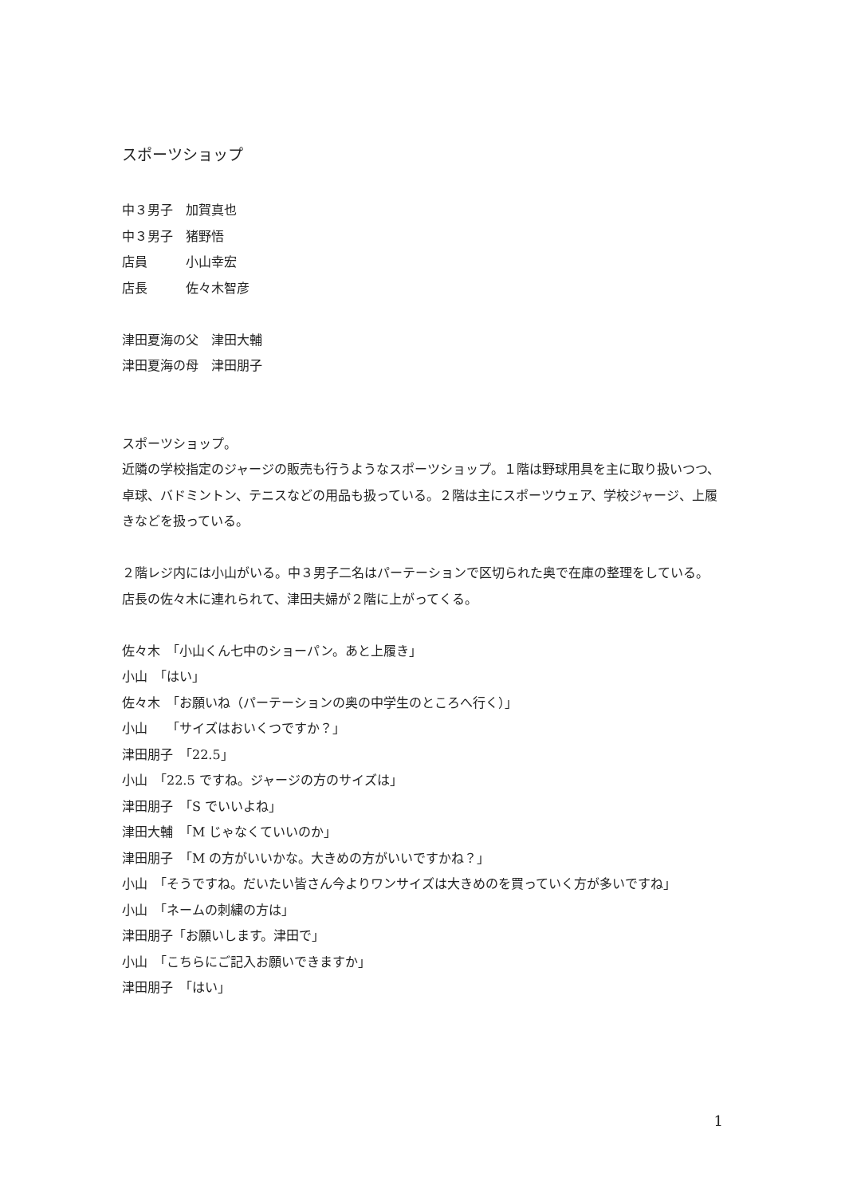スポーツショップ
中３男子　加賀真也
中３男子　猪野悟
店員　　　小山幸宏
店長　　　佐々木智彦
津田夏海の父　津田大輔
津田夏海の母　津田朋子
スポーツショップ。
近隣の学校指定のジャージの販売も行うようなスポーツショップ。１階は野球用具を主に取り扱いつつ、卓球、バドミントン、テニスなどの用品も扱っている。２階は主にスポーツウェア、学校ジャージ、上履きなどを扱っている。
２階レジ内には小山がいる。中３男子二名はパーテーションで区切られた奥で在庫の整理をしている。
店長の佐々木に連れられて、津田夫婦が２階に上がってくる。
佐々木　「小山くん七中のショーパン。あと上履き」
小山　「はい」
佐々木　「お願いね（パーテーションの奥の中学生のところへ行く）」
小山　　「サイズはおいくつですか？」
津田朋子　「22.5」
小山　「22.5 ですね。ジャージの方のサイズは」
津田朋子　「S でいいよね」
津田大輔　「M じゃなくていいのか」
津田朋子　「M の方がいいかな。大きめの方がいいですかね？」
小山　「そうですね。だいたい皆さん今よりワンサイズは大きめのを買っていく方が多いですね」
小山　「ネームの刺繍の方は」
津田朋子「お願いします。津田で」
小山　「こちらにご記入お願いできますか」
津田朋子　「はい」
1